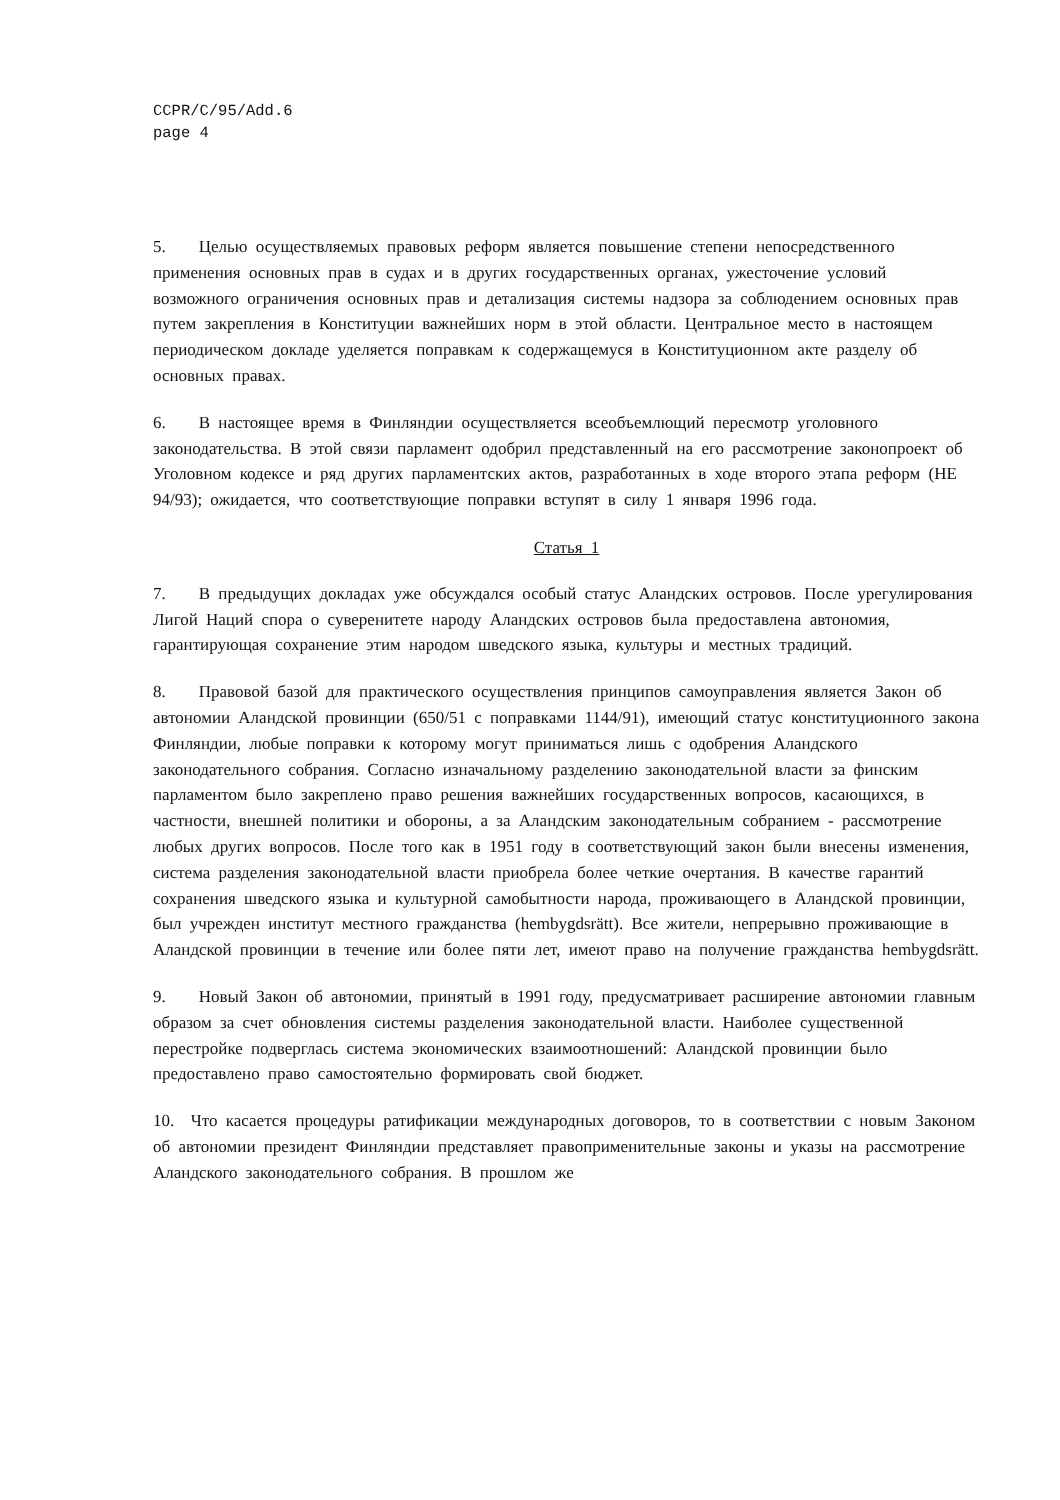CCPR/C/95/Add.6
page 4
5. Целью осуществляемых правовых реформ является повышение степени непосредственного применения основных прав в судах и в других государственных органах, ужесточение условий возможного ограничения основных прав и детализация системы надзора за соблюдением основных прав путем закрепления в Конституции важнейших норм в этой области. Центральное место в настоящем периодическом докладе уделяется поправкам к содержащемуся в Конституционном акте разделу об основных правах.
6. В настоящее время в Финляндии осуществляется всеобъемлющий пересмотр уголовного законодательства. В этой связи парламент одобрил представленный на его рассмотрение законопроект об Уголовном кодексе и ряд других парламентских актов, разработанных в ходе второго этапа реформ (HE 94/93); ожидается, что соответствующие поправки вступят в силу 1 января 1996 года.
Статья 1
7. В предыдущих докладах уже обсуждался особый статус Аландских островов. После урегулирования Лигой Наций спора о суверенитете народу Аландских островов была предоставлена автономия, гарантирующая сохранение этим народом шведского языка, культуры и местных традиций.
8. Правовой базой для практического осуществления принципов самоуправления является Закон об автономии Аландской провинции (650/51 с поправками 1144/91), имеющий статус конституционного закона Финляндии, любые поправки к которому могут приниматься лишь с одобрения Аландского законодательного собрания. Согласно изначальному разделению законодательной власти за финским парламентом было закреплено право решения важнейших государственных вопросов, касающихся, в частности, внешней политики и обороны, а за Аландским законодательным собранием - рассмотрение любых других вопросов. После того как в 1951 году в соответствующий закон были внесены изменения, система разделения законодательной власти приобрела более четкие очертания. В качестве гарантий сохранения шведского языка и культурной самобытности народа, проживающего в Аландской провинции, был учрежден институт местного гражданства (hembygdsrätt). Все жители, непрерывно проживающие в Аландской провинции в течение или более пяти лет, имеют право на получение гражданства hembygdsrätt.
9. Новый Закон об автономии, принятый в 1991 году, предусматривает расширение автономии главным образом за счет обновления системы разделения законодательной власти. Наиболее существенной перестройке подверглась система экономических взаимоотношений: Аландской провинции было предоставлено право самостоятельно формировать свой бюджет.
10. Что касается процедуры ратификации международных договоров, то в соответствии с новым Законом об автономии президент Финляндии представляет правоприменительные законы и указы на рассмотрение Аландского законодательного собрания. В прошлом же